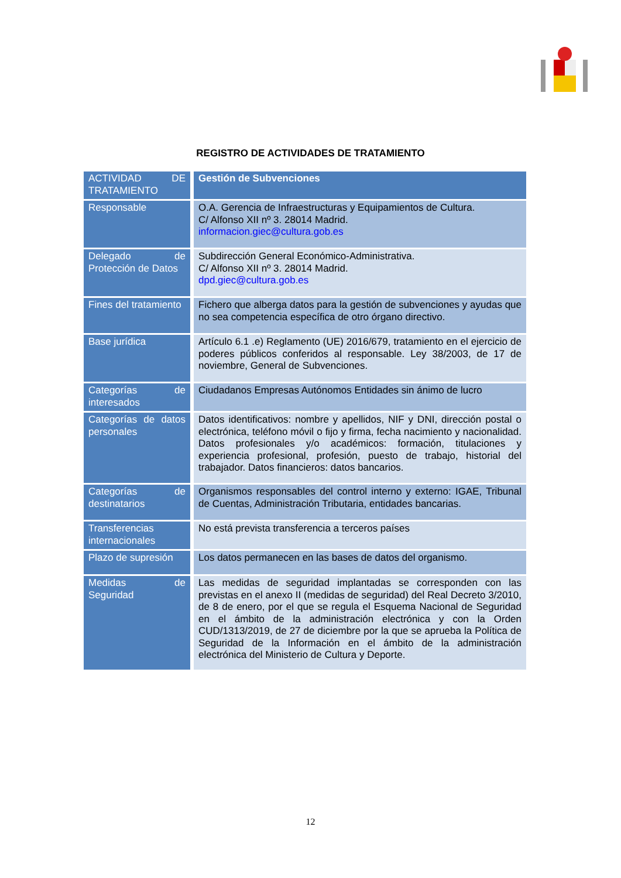REGISTRO DE ACTIVIDADES DE TRATAMIENTO
| ACTIVIDAD DE TRATAMIENTO | Gestión de Subvenciones |
| --- | --- |
| Responsable | O.A. Gerencia de Infraestructuras y Equipamientos de Cultura. C/ Alfonso XII nº 3. 28014 Madrid. informacion.giec@cultura.gob.es |
| Delegado de Protección de Datos | Subdirección General Económico-Administrativa. C/ Alfonso XII nº 3. 28014 Madrid. dpd.giec@cultura.gob.es |
| Fines del tratamiento | Fichero que alberga datos para la gestión de subvenciones y ayudas que no sea competencia específica de otro órgano directivo. |
| Base jurídica | Artículo 6.1 .e) Reglamento (UE) 2016/679, tratamiento en el ejercicio de poderes públicos conferidos al responsable. Ley 38/2003, de 17 de noviembre, General de Subvenciones. |
| Categorías de interesados | Ciudadanos Empresas Autónomos Entidades sin ánimo de lucro |
| Categorías de datos personales | Datos identificativos: nombre y apellidos, NIF y DNI, dirección postal o electrónica, teléfono móvil o fijo y firma, fecha nacimiento y nacionalidad. Datos profesionales y/o académicos: formación, titulaciones y experiencia profesional, profesión, puesto de trabajo, historial del trabajador. Datos financieros: datos bancarios. |
| Categorías de destinatarios | Organismos responsables del control interno y externo: IGAE, Tribunal de Cuentas, Administración Tributaria, entidades bancarias. |
| Transferencias internacionales | No está prevista transferencia a terceros países |
| Plazo de supresión | Los datos permanecen en las bases de datos del organismo. |
| Medidas de Seguridad | Las medidas de seguridad implantadas se corresponden con las previstas en el anexo II (medidas de seguridad) del Real Decreto 3/2010, de 8 de enero, por el que se regula el Esquema Nacional de Seguridad en el ámbito de la administración electrónica y con la Orden CUD/1313/2019, de 27 de diciembre por la que se aprueba la Política de Seguridad de la Información en el ámbito de la administración electrónica del Ministerio de Cultura y Deporte. |
12